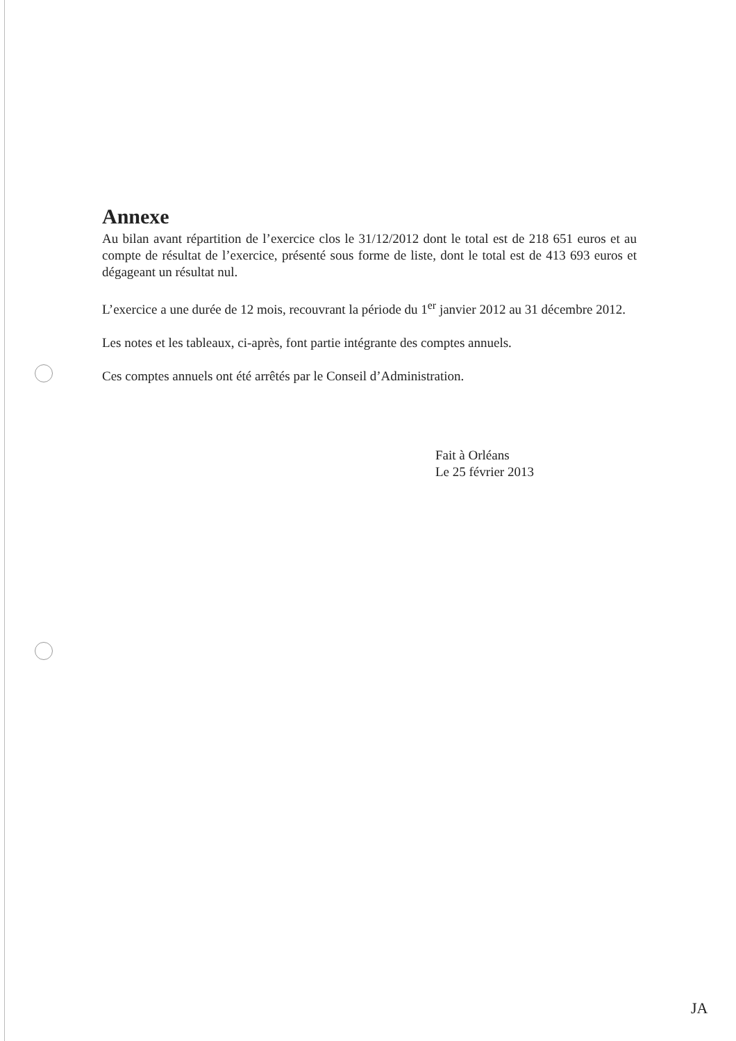Annexe
Au bilan avant répartition de l’exercice clos le 31/12/2012 dont le total est de 218 651 euros et au compte de résultat de l’exercice, présenté sous forme de liste, dont le total est de 413 693 euros et dégageant un résultat nul.
L’exercice a une durée de 12 mois, recouvrant la période du 1<sup>er</sup> janvier 2012 au 31 décembre 2012.
Les notes et les tableaux, ci-après, font partie intégrante des comptes annuels.
Ces comptes annuels ont été arrêtés par le Conseil d’Administration.
Fait à Orléans
Le 25 février 2013
JA